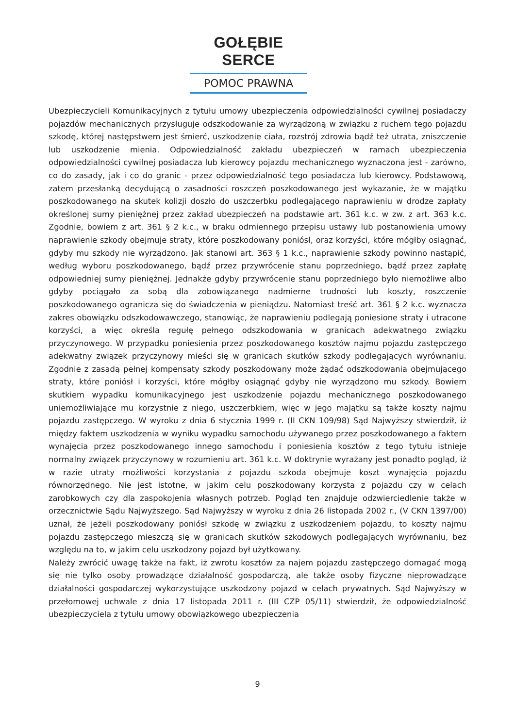GOŁĘBIE SERCE
POMOC PRAWNA
Ubezpieczycieli Komunikacyjnych z tytułu umowy ubezpieczenia odpowiedzialności cywilnej posiadaczy pojazdów mechanicznych przysługuje odszkodowanie za wyrządzoną w związku z ruchem tego pojazdu szkodę, której następstwem jest śmierć, uszkodzenie ciała, rozstrój zdrowia bądź też utrata, zniszczenie lub uszkodzenie mienia. Odpowiedzialność zakładu ubezpieczeń w ramach ubezpieczenia odpowiedzialności cywilnej posiadacza lub kierowcy pojazdu mechanicznego wyznaczona jest - zarówno, co do zasady, jak i co do granic - przez odpowiedzialność tego posiadacza lub kierowcy. Podstawową, zatem przesłanką decydującą o zasadności roszczeń poszkodowanego jest wykazanie, że w majątku poszkodowanego na skutek kolizji doszło do uszczerbku podlegającego naprawieniu w drodze zapłaty określonej sumy pieniężnej przez zakład ubezpieczeń na podstawie art. 361 k.c. w zw. z art. 363 k.c. Zgodnie, bowiem z art. 361 § 2 k.c., w braku odmiennego przepisu ustawy lub postanowienia umowy naprawienie szkody obejmuje straty, które poszkodowany poniósł, oraz korzyści, które mógłby osiągnąć, gdyby mu szkody nie wyrządzono. Jak stanowi art. 363 § 1 k.c., naprawienie szkody powinno nastąpić, według wyboru poszkodowanego, bądź przez przywrócenie stanu poprzedniego, bądź przez zapłatę odpowiedniej sumy pieniężnej. Jednakże gdyby przywrócenie stanu poprzedniego było niemożliwe albo gdyby pociągało za sobą dla zobowiązanego nadmierne trudności lub koszty, roszczenie poszkodowanego ogranicza się do świadczenia w pieniądzu. Natomiast treść art. 361 § 2 k.c. wyznacza zakres obowiązku odszkodowawczego, stanowiąc, że naprawieniu podlegają poniesione straty i utracone korzyści, a więc określa regułę pełnego odszkodowania w granicach adekwatnego związku przyczynowego. W przypadku poniesienia przez poszkodowanego kosztów najmu pojazdu zastępczego adekwatny związek przyczynowy mieści się w granicach skutków szkody podlegających wyrównaniu. Zgodnie z zasadą pełnej kompensaty szkody poszkodowany może żądać odszkodowania obejmującego straty, które poniósł i korzyści, które mógłby osiągnąć gdyby nie wyrządzono mu szkody. Bowiem skutkiem wypadku komunikacyjnego jest uszkodzenie pojazdu mechanicznego poszkodowanego uniemożliwiające mu korzystnie z niego, uszczerbkiem, więc w jego majątku są także koszty najmu pojazdu zastępczego. W wyroku z dnia 6 stycznia 1999 r. (II CKN 109/98) Sąd Najwyższy stwierdził, iż między faktem uszkodzenia w wyniku wypadku samochodu używanego przez poszkodowanego a faktem wynajęcia przez poszkodowanego innego samochodu i poniesienia kosztów z tego tytułu istnieje normalny związek przyczynowy w rozumieniu art. 361 k.c. W doktrynie wyrażany jest ponadto pogląd, iż w razie utraty możliwości korzystania z pojazdu szkoda obejmuje koszt wynajęcia pojazdu równorzędnego. Nie jest istotne, w jakim celu poszkodowany korzysta z pojazdu czy w celach zarobkowych czy dla zaspokojenia własnych potrzeb. Pogląd ten znajduje odzwierciedlenie także w orzecznictwie Sądu Najwyższego. Sąd Najwyższy w wyroku z dnia 26 listopada 2002 r., (V CKN 1397/00) uznał, że jeżeli poszkodowany poniósł szkodę w związku z uszkodzeniem pojazdu, to koszty najmu pojazdu zastępczego mieszczą się w granicach skutków szkodowych podlegających wyrównaniu, bez względu na to, w jakim celu uszkodzony pojazd był użytkowany.
Należy zwrócić uwagę także na fakt, iż zwrotu kosztów za najem pojazdu zastępczego domagać mogą się nie tylko osoby prowadzące działalność gospodarczą, ale także osoby fizyczne nieprowadzące działalności gospodarczej wykorzystujące uszkodzony pojazd w celach prywatnych. Sąd Najwyższy w przełomowej uchwale z dnia 17 listopada 2011 r. (III CZP 05/11) stwierdził, że odpowiedzialność ubezpieczyciela z tytułu umowy obowiązkowego ubezpieczenia
9